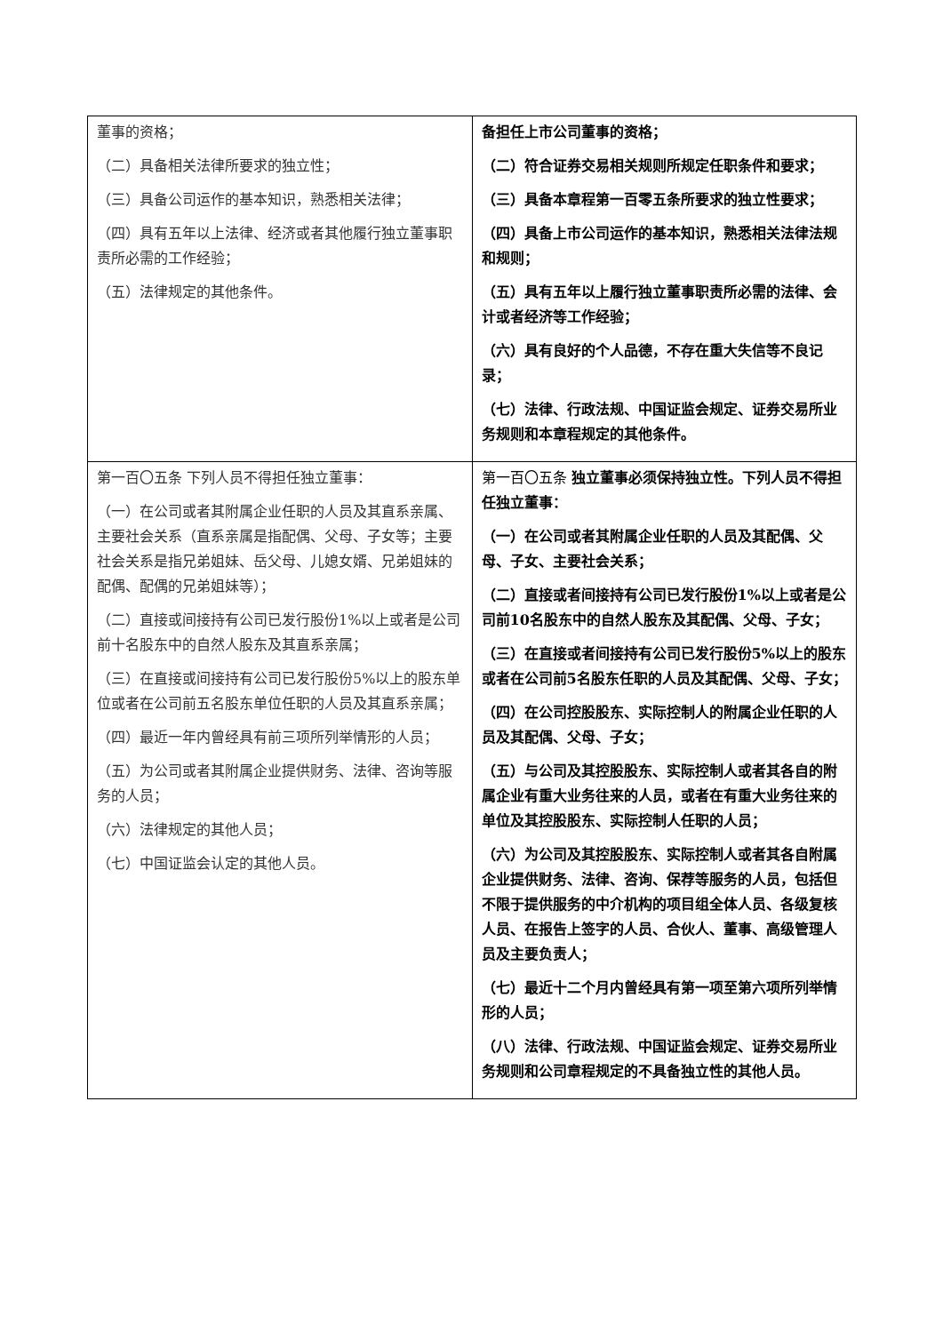| 董事的资格； （二）具备相关法律所要求的独立性； （三）具备公司运作的基本知识，熟悉相关法律； （四）具有五年以上法律、经济或者其他履行独立董事职责所必需的工作经验； （五）法律规定的其他条件。 | 备担任上市公司董事的资格； （二）符合证券交易相关规则所规定任职条件和要求； （三）具备本章程第一百零五条所要求的独立性要求； （四）具备上市公司运作的基本知识，熟悉相关法律法规和规则； （五）具有五年以上履行独立董事职责所必需的法律、会计或者经济等工作经验； （六）具有良好的个人品德，不存在重大失信等不良记录； （七）法律、行政法规、中国证监会规定、证券交易所业务规则和本章程规定的其他条件。 |
| 第一百〇五条 下列人员不得担任独立董事： （一）在公司或者其附属企业任职的人员及其直系亲属、主要社会关系（直系亲属是指配偶、父母、子女等；主要社会关系是指兄弟姐妹、岳父母、儿媳女婿、兄弟姐妹的配偶、配偶的兄弟姐妹等）； （二）直接或间接持有公司已发行股份1%以上或者是公司前十名股东中的自然人股东及其直系亲属； （三）在直接或间接持有公司已发行股份5%以上的股东单位或者在公司前五名股东单位任职的人员及其直系亲属； （四）最近一年内曾经具有前三项所列举情形的人员； （五）为公司或者其附属企业提供财务、法律、咨询等服务的人员； （六）法律规定的其他人员； （七）中国证监会认定的其他人员。 | 第一百〇五条 独立董事必须保持独立性。下列人员不得担任独立董事： （一）在公司或者其附属企业任职的人员及其配偶、父母、子女、主要社会关系； （二）直接或者间接持有公司已发行股份1%以上或者是公司前10名股东中的自然人股东及其配偶、父母、子女； （三）在直接或者间接持有公司已发行股份5%以上的股东或者在公司前5名股东任职的人员及其配偶、父母、子女； （四）在公司控股股东、实际控制人的附属企业任职的人员及其配偶、父母、子女； （五）与公司及其控股股东、实际控制人或者其各自的附属企业有重大业务往来的人员，或者在有重大业务往来的单位及其控股股东、实际控制人任职的人员； （六）为公司及其控股股东、实际控制人或者其各自附属企业提供财务、法律、咨询、保荐等服务的人员，包括但不限于提供服务的中介机构的项目组全体人员、各级复核人员、在报告上签字的人员、合伙人、董事、高级管理人员及主要负责人； （七）最近十二个月内曾经具有第一项至第六项所列举情形的人员； （八）法律、行政法规、中国证监会规定、证券交易所业务规则和公司章程规定的不具备独立性的其他人员。 |